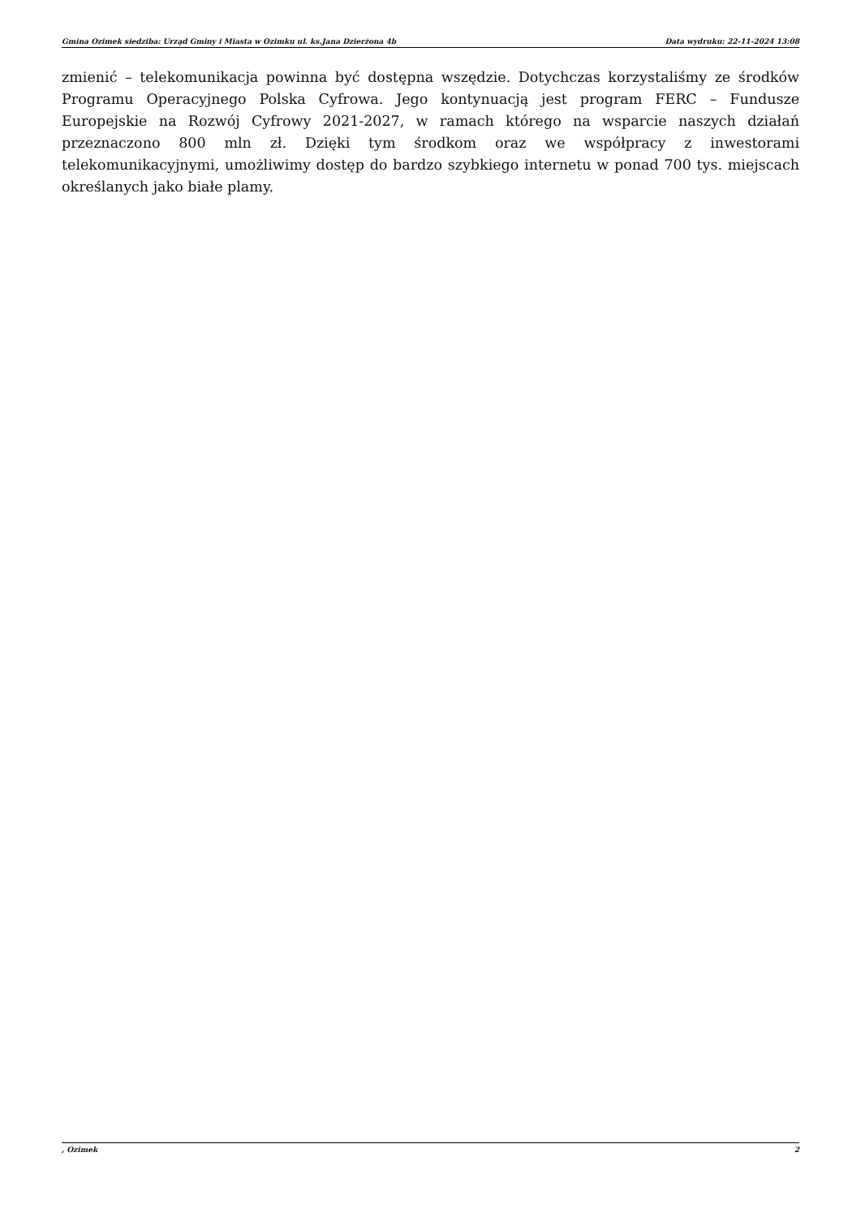Gmina Ozimek siedziba: Urząd Gminy i Miasta w Ozimku ul. ks.Jana Dzierżona 4b Data wydruku: 22-11-2024 13:08
zmienić – telekomunikacja powinna być dostępna wszędzie. Dotychczas korzystaliśmy ze środków Programu Operacyjnego Polska Cyfrowa. Jego kontynuacją jest program FERC – Fundusze Europejskie na Rozwój Cyfrowy 2021-2027, w ramach którego na wsparcie naszych działań przeznaczono 800 mln zł. Dzięki tym środkom oraz we współpracy z inwestorami telekomunikacyjnymi, umożliwimy dostęp do bardzo szybkiego internetu w ponad 700 tys. miejscach określanych jako białe plamy.
, Ozimek 2